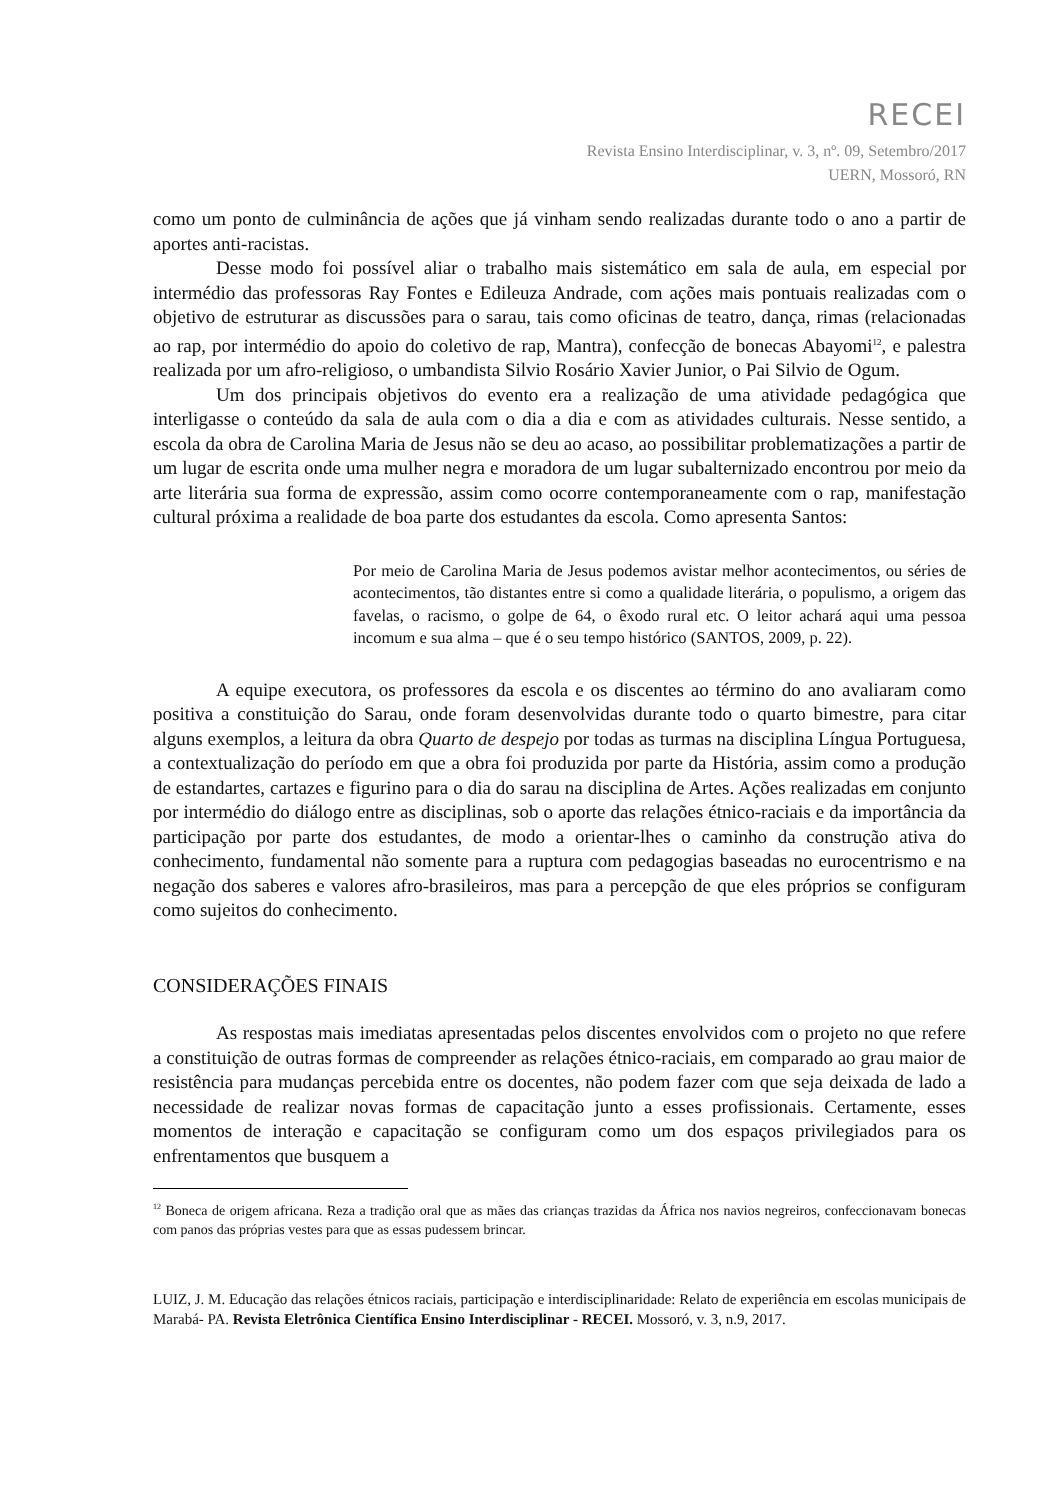RECEI
Revista Ensino Interdisciplinar, v. 3, nº. 09, Setembro/2017
UERN, Mossoró, RN
como um ponto de culminância de ações que já vinham sendo realizadas durante todo o ano a partir de aportes anti-racistas.
Desse modo foi possível aliar o trabalho mais sistemático em sala de aula, em especial por intermédio das professoras Ray Fontes e Edileuza Andrade, com ações mais pontuais realizadas com o objetivo de estruturar as discussões para o sarau, tais como oficinas de teatro, dança, rimas (relacionadas ao rap, por intermédio do apoio do coletivo de rap, Mantra), confecção de bonecas Abayomi<sup>12</sup>, e palestra realizada por um afro-religioso, o umbandista Silvio Rosário Xavier Junior, o Pai Silvio de Ogum.
Um dos principais objetivos do evento era a realização de uma atividade pedagógica que interligasse o conteúdo da sala de aula com o dia a dia e com as atividades culturais. Nesse sentido, a escola da obra de Carolina Maria de Jesus não se deu ao acaso, ao possibilitar problematizações a partir de um lugar de escrita onde uma mulher negra e moradora de um lugar subalternizado encontrou por meio da arte literária sua forma de expressão, assim como ocorre contemporaneamente com o rap, manifestação cultural próxima a realidade de boa parte dos estudantes da escola. Como apresenta Santos:
Por meio de Carolina Maria de Jesus podemos avistar melhor acontecimentos, ou séries de acontecimentos, tão distantes entre si como a qualidade literária, o populismo, a origem das favelas, o racismo, o golpe de 64, o êxodo rural etc. O leitor achará aqui uma pessoa incomum e sua alma – que é o seu tempo histórico (SANTOS, 2009, p. 22).
A equipe executora, os professores da escola e os discentes ao término do ano avaliaram como positiva a constituição do Sarau, onde foram desenvolvidas durante todo o quarto bimestre, para citar alguns exemplos, a leitura da obra Quarto de despejo por todas as turmas na disciplina Língua Portuguesa, a contextualização do período em que a obra foi produzida por parte da História, assim como a produção de estandartes, cartazes e figurino para o dia do sarau na disciplina de Artes. Ações realizadas em conjunto por intermédio do diálogo entre as disciplinas, sob o aporte das relações étnico-raciais e da importância da participação por parte dos estudantes, de modo a orientar-lhes o caminho da construção ativa do conhecimento, fundamental não somente para a ruptura com pedagogias baseadas no eurocentrismo e na negação dos saberes e valores afro-brasileiros, mas para a percepção de que eles próprios se configuram como sujeitos do conhecimento.
CONSIDERAÇÕES FINAIS
As respostas mais imediatas apresentadas pelos discentes envolvidos com o projeto no que refere a constituição de outras formas de compreender as relações étnico-raciais, em comparado ao grau maior de resistência para mudanças percebida entre os docentes, não podem fazer com que seja deixada de lado a necessidade de realizar novas formas de capacitação junto a esses profissionais. Certamente, esses momentos de interação e capacitação se configuram como um dos espaços privilegiados para os enfrentamentos que busquem a
<sup>12</sup> Boneca de origem africana. Reza a tradição oral que as mães das crianças trazidas da África nos navios negreiros, confeccionavam bonecas com panos das próprias vestes para que as essas pudessem brincar.
LUIZ, J. M. Educação das relações étnicos raciais, participação e interdisciplinaridade: Relato de experiência em escolas municipais de Marabá- PA. Revista Eletrônica Científica Ensino Interdisciplinar - RECEI. Mossoró, v. 3, n.9, 2017.